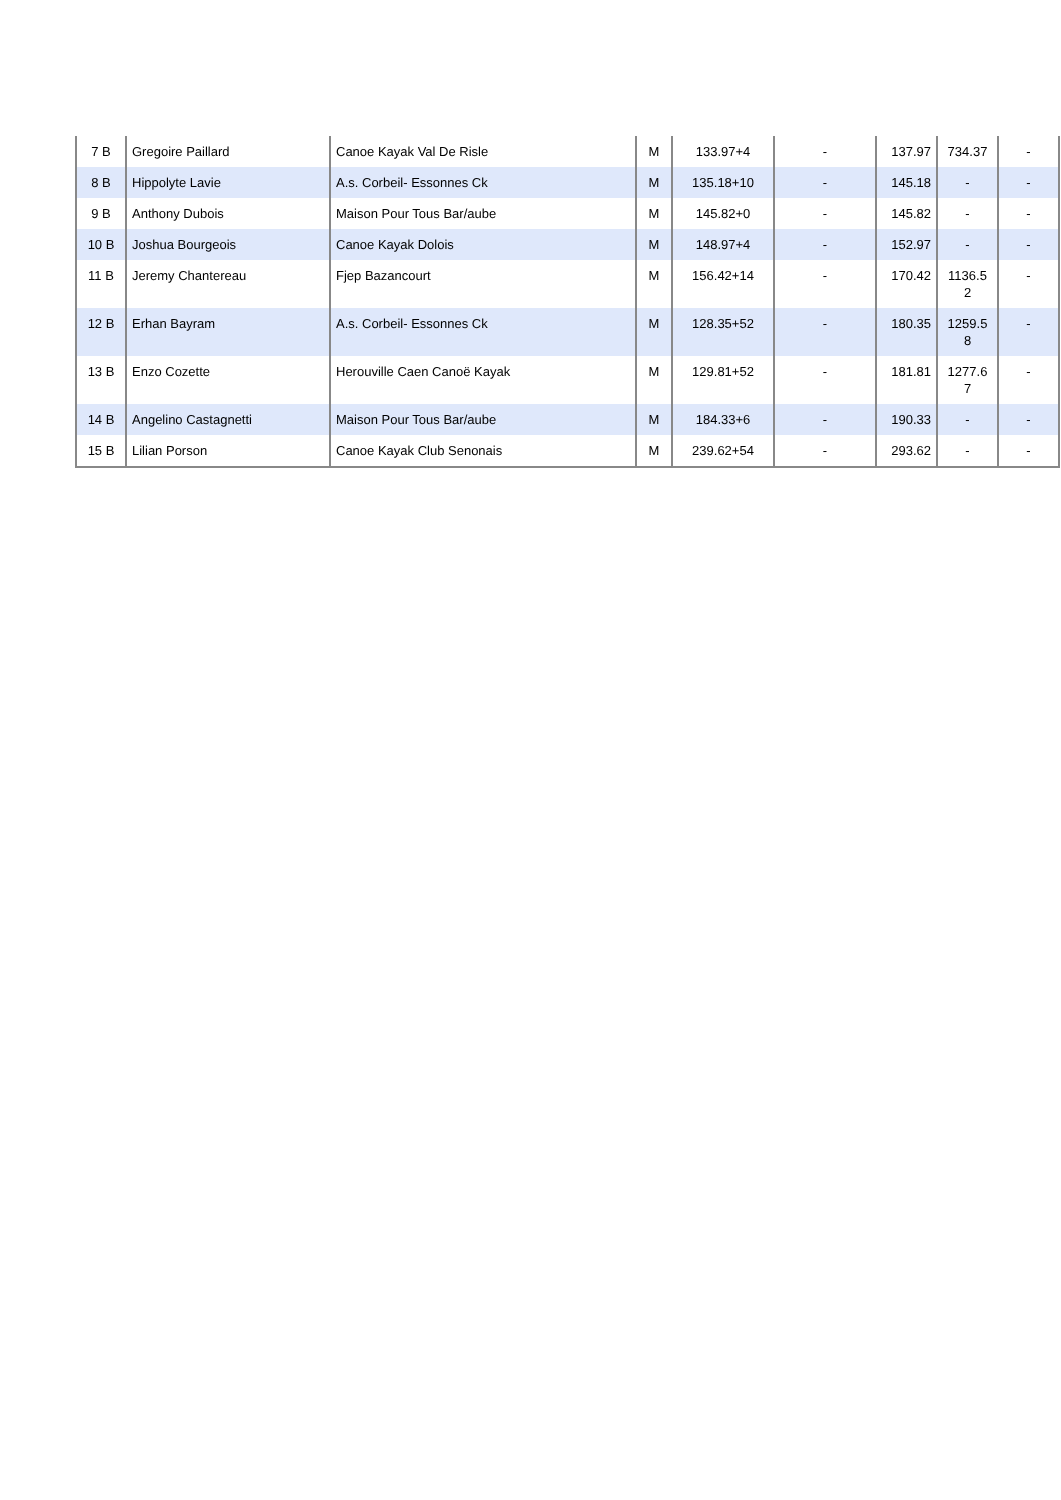| 7 B | Gregoire Paillard | Canoe Kayak Val De Risle | M | 133.97+4 | - | 137.97 | 734.37 | - |
| 8 B | Hippolyte Lavie | A.s. Corbeil- Essonnes Ck | M | 135.18+10 | - | 145.18 | - | - |
| 9 B | Anthony Dubois | Maison Pour Tous Bar/aube | M | 145.82+0 | - | 145.82 | - | - |
| 10 B | Joshua Bourgeois | Canoe Kayak Dolois | M | 148.97+4 | - | 152.97 | - | - |
| 11 B | Jeremy Chantereau | Fjep Bazancourt | M | 156.42+14 | - | 170.42 | 1136.5 2 | - |
| 12 B | Erhan Bayram | A.s. Corbeil- Essonnes Ck | M | 128.35+52 | - | 180.35 | 1259.5 8 | - |
| 13 B | Enzo Cozette | Herouville Caen Canoë Kayak | M | 129.81+52 | - | 181.81 | 1277.6 7 | - |
| 14 B | Angelino Castagnetti | Maison Pour Tous Bar/aube | M | 184.33+6 | - | 190.33 | - | - |
| 15 B | Lilian Porson | Canoe Kayak Club Senonais | M | 239.62+54 | - | 293.62 | - | - |